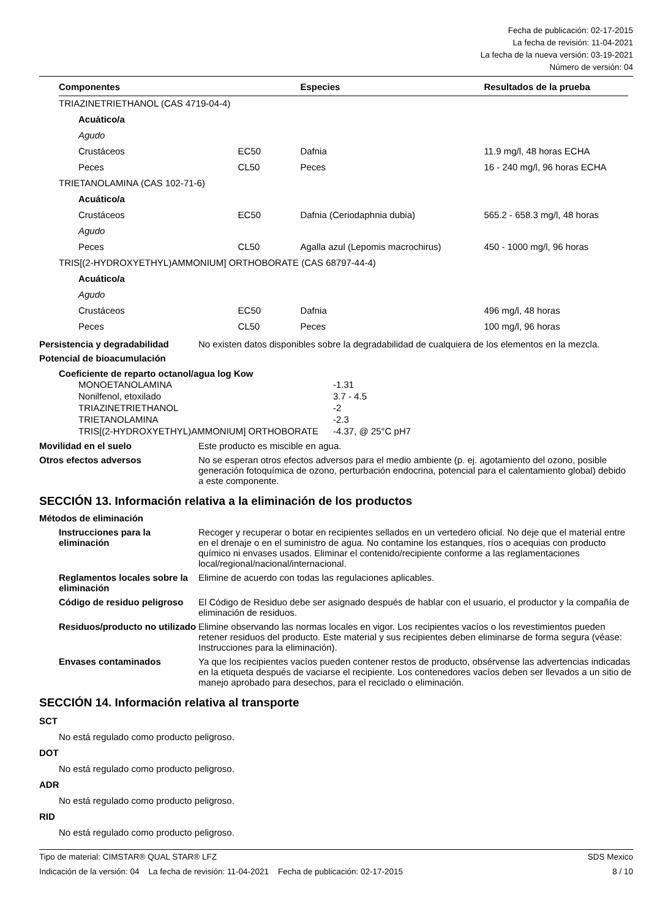Fecha de publicación: 02-17-2015
La fecha de revisión: 11-04-2021
La fecha de la nueva versión: 03-19-2021
Número de versión: 04
| Componentes | | Especies | Resultados de la prueba |
| --- | --- | --- | --- |
| TRIAZINETRIETHANOL (CAS 4719-04-4) | | | |
| Acuático/a | | | |
| Agudo | | | |
| Crustáceos | EC50 | Dafnia | 11.9 mg/l, 48 horas ECHA |
| Peces | CL50 | Peces | 16 - 240 mg/l, 96 horas ECHA |
| TRIETANOLAMINA (CAS 102-71-6) | | | |
| Acuático/a | | | |
| Crustáceos | EC50 | Dafnia (Ceriodaphnia dubia) | 565.2 - 658.3 mg/l, 48 horas |
| Agudo | | | |
| Peces | CL50 | Agalla azul (Lepomis macrochirus) | 450 - 1000 mg/l, 96 horas |
| TRIS[(2-HYDROXYETHYL)AMMONIUM] ORTHOBORATE (CAS 68797-44-4) | | | |
| Acuático/a | | | |
| Agudo | | | |
| Crustáceos | EC50 | Dafnia | 496 mg/l, 48 horas |
| Peces | CL50 | Peces | 100 mg/l, 96 horas |
Persistencia y degradabilidad
No existen datos disponibles sobre la degradabilidad de cualquiera de los elementos en la mezcla.
Potencial de bioacumulación
Coeficiente de reparto octanol/agua log Kow
MONOETANOLAMINA -1.31
Nonilfenol, etoxilado 3.7 - 4.5
TRIAZINETRIETHANOL -2
TRIETANOLAMINA -2.3
TRIS[(2-HYDROXYETHYL)AMMONIUM] ORTHOBORATE -4.37, @ 25°C pH7
Movilidad en el suelo Este producto es miscible en agua.
Otros efectos adversos No se esperan otros efectos adversos para el medio ambiente (p. ej. agotamiento del ozono, posible generación fotoquímica de ozono, perturbación endocrina, potencial para el calentamiento global) debido a este componente.
SECCIÓN 13. Información relativa a la eliminación de los productos
Métodos de eliminación
Instrucciones para la eliminación
Recoger y recuperar o botar en recipientes sellados en un vertedero oficial. No deje que el material entre en el drenaje o en el suministro de agua. No contamine los estanques, ríos o acequias con producto químico ni envases usados. Eliminar el contenido/recipiente conforme a las reglamentaciones local/regional/nacional/internacional.
Reglamentos locales sobre la eliminación
Elimine de acuerdo con todas las regulaciones aplicables.
Código de residuo peligroso
El Código de Residuo debe ser asignado después de hablar con el usuario, el productor y la compañía de eliminación de residuos.
Residuos/producto no utilizado
Elimine observando las normas locales en vigor. Los recipientes vacíos o los revestimientos pueden retener residuos del producto. Este material y sus recipientes deben eliminarse de forma segura (véase: Instrucciones para la eliminación).
Envases contaminados Ya que los recipientes vacíos pueden contener restos de producto, obsérvense las advertencias indicadas en la etiqueta después de vaciarse el recipiente. Los contenedores vacíos deben ser llevados a un sitio de manejo aprobado para desechos, para el reciclado o eliminación.
SECCIÓN 14. Información relativa al transporte
SCT
No está regulado como producto peligroso.
DOT
No está regulado como producto peligroso.
ADR
No está regulado como producto peligroso.
RID
No está regulado como producto peligroso.
Tipo de material: CIMSTAR® QUAL STAR® LFZ SDS Mexico
Indicación de la versión: 04 La fecha de revisión: 11-04-2021 Fecha de publicación: 02-17-2015 8 / 10